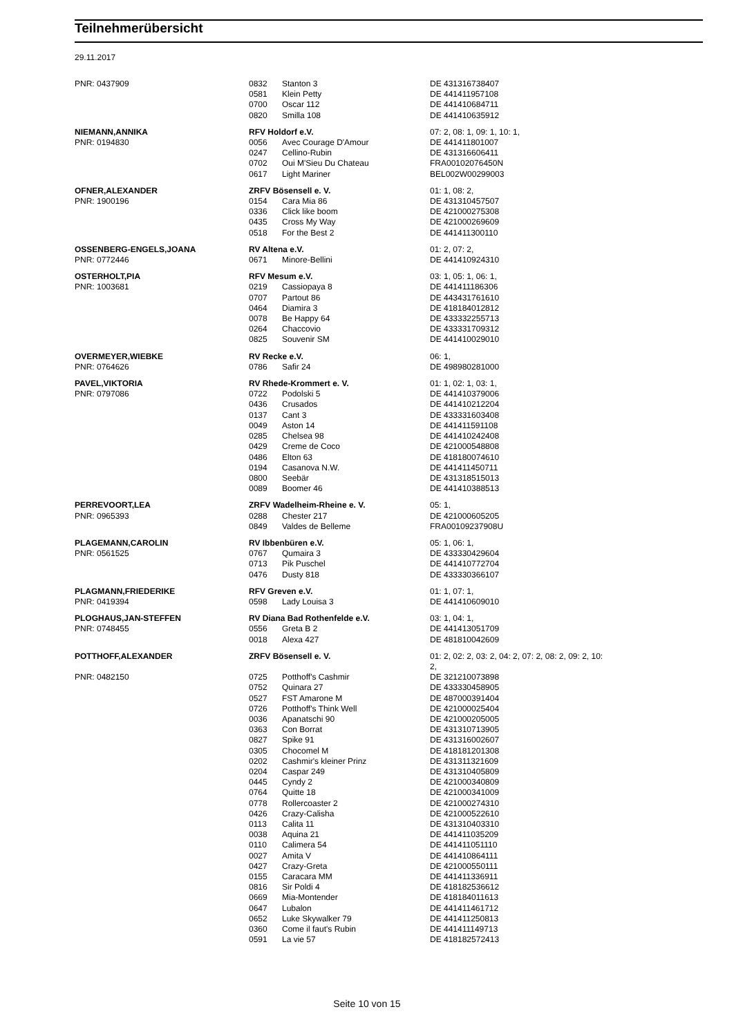Teilnehmerübersicht
29.11.2017
| PNR: 0437909 | 0832 | Stanton 3 | DE 431316738407 |
| | 0581 | Klein Petty | DE 441411957108 |
| | 0700 | Oscar 112 | DE 441410684711 |
| | 0820 | Smilla 108 | DE 441410635912 |
| NIEMANN,ANNIKA | RFV Holdorf e.V. | | 07: 2, 08: 1, 09: 1, 10: 1, |
| PNR: 0194830 | 0056 | Avec Courage D'Amour | DE 441411801007 |
| | 0247 | Cellino-Rubin | DE 431316606411 |
| | 0702 | Oui M'Sieu Du Chateau | FRA00102076450N |
| | 0617 | Light Mariner | BEL002W00299003 |
| OFNER,ALEXANDER | ZRFV Bösensell e. V. | | 01: 1, 08: 2, |
| PNR: 1900196 | 0154 | Cara Mia 86 | DE 431310457507 |
| | 0336 | Click like boom | DE 421000275308 |
| | 0435 | Cross My Way | DE 421000269609 |
| | 0518 | For the Best 2 | DE 441411300110 |
| OSSENBERG-ENGELS,JOANA | RV Altena e.V. | | 01: 2, 07: 2, |
| PNR: 0772446 | 0671 | Minore-Bellini | DE 441410924310 |
| OSTERHOLT,PIA | RFV Mesum e.V. | | 03: 1, 05: 1, 06: 1, |
| PNR: 1003681 | 0219 | Cassiopaya 8 | DE 441411186306 |
| | 0707 | Partout 86 | DE 443431761610 |
| | 0464 | Diamira 3 | DE 418184012812 |
| | 0078 | Be Happy 64 | DE 433332255713 |
| | 0264 | Chaccovio | DE 433331709312 |
| | 0825 | Souvenir SM | DE 441410029010 |
| OVERMEYER,WIEBKE | RV Recke e.V. | | 06: 1, |
| PNR: 0764626 | 0786 | Safir 24 | DE 498980281000 |
| PAVEL,VIKTORIA | RV Rhede-Krommert e. V. | | 01: 1, 02: 1, 03: 1, |
| PNR: 0797086 | 0722 | Podolski 5 | DE 441410379006 |
| | 0436 | Crusados | DE 441410212204 |
| | 0137 | Cant 3 | DE 433331603408 |
| | 0049 | Aston 14 | DE 441411591108 |
| | 0285 | Chelsea 98 | DE 441410242408 |
| | 0429 | Creme de Coco | DE 421000548808 |
| | 0486 | Elton 63 | DE 418180074610 |
| | 0194 | Casanova N.W. | DE 441411450711 |
| | 0800 | Seebär | DE 431318515013 |
| | 0089 | Boomer 46 | DE 441410388513 |
| PERREVOORT,LEA | ZRFV Wadelheim-Rheine e. V. | | 05: 1, |
| PNR: 0965393 | 0288 | Chester 217 | DE 421000605205 |
| | 0849 | Valdes de Belleme | FRA00109237908U |
| PLAGEMANN,CAROLIN | RV Ibbenbüren e.V. | | 05: 1, 06: 1, |
| PNR: 0561525 | 0767 | Qumaira 3 | DE 433330429604 |
| | 0713 | Pik Puschel | DE 441410772704 |
| | 0476 | Dusty 818 | DE 433330366107 |
| PLAGMANN,FRIEDERIKE | RFV Greven e.V. | | 01: 1, 07: 1, |
| PNR: 0419394 | 0598 | Lady Louisa 3 | DE 441410609010 |
| PLOGHAUS,JAN-STEFFEN | RV Diana Bad Rothenfelde e.V. | | 03: 1, 04: 1, |
| PNR: 0748455 | 0556 | Greta B 2 | DE 441413051709 |
| | 0018 | Alexa 427 | DE 481810042609 |
| POTTHOFF,ALEXANDER | ZRFV Bösensell e. V. | | 01: 2, 02: 2, 03: 2, 04: 2, 07: 2, 08: 2, 09: 2, 10: 2, |
| PNR: 0482150 | 0725 | Potthoff's Cashmir | DE 321210073898 |
| | 0752 | Quinara 27 | DE 433330458905 |
| | 0527 | FST Amarone M | DE 487000391404 |
| | 0726 | Potthoff's Think Well | DE 421000025404 |
| | 0036 | Apanatschi 90 | DE 421000205005 |
| | 0363 | Con Borrat | DE 431310713905 |
| | 0827 | Spike 91 | DE 431316002607 |
| | 0305 | Chocomel M | DE 418181201308 |
| | 0202 | Cashmir's kleiner Prinz | DE 431311321609 |
| | 0204 | Caspar 249 | DE 431310405809 |
| | 0445 | Cyndy 2 | DE 421000340809 |
| | 0764 | Quitte 18 | DE 421000341009 |
| | 0778 | Rollercoaster 2 | DE 421000274310 |
| | 0426 | Crazy-Calisha | DE 421000522610 |
| | 0113 | Calita 11 | DE 431310403310 |
| | 0038 | Aquina 21 | DE 441411035209 |
| | 0110 | Calimera 54 | DE 441411051110 |
| | 0027 | Amita V | DE 441410864111 |
| | 0427 | Crazy-Greta | DE 421000550111 |
| | 0155 | Caracara MM | DE 441411336911 |
| | 0816 | Sir Poldi 4 | DE 418182536612 |
| | 0669 | Mia-Montender | DE 418184011613 |
| | 0647 | Lubalon | DE 441411461712 |
| | 0652 | Luke Skywalker 79 | DE 441411250813 |
| | 0360 | Come il faut's Rubin | DE 441411149713 |
| | 0591 | La vie 57 | DE 418182572413 |
Seite 10 von 15